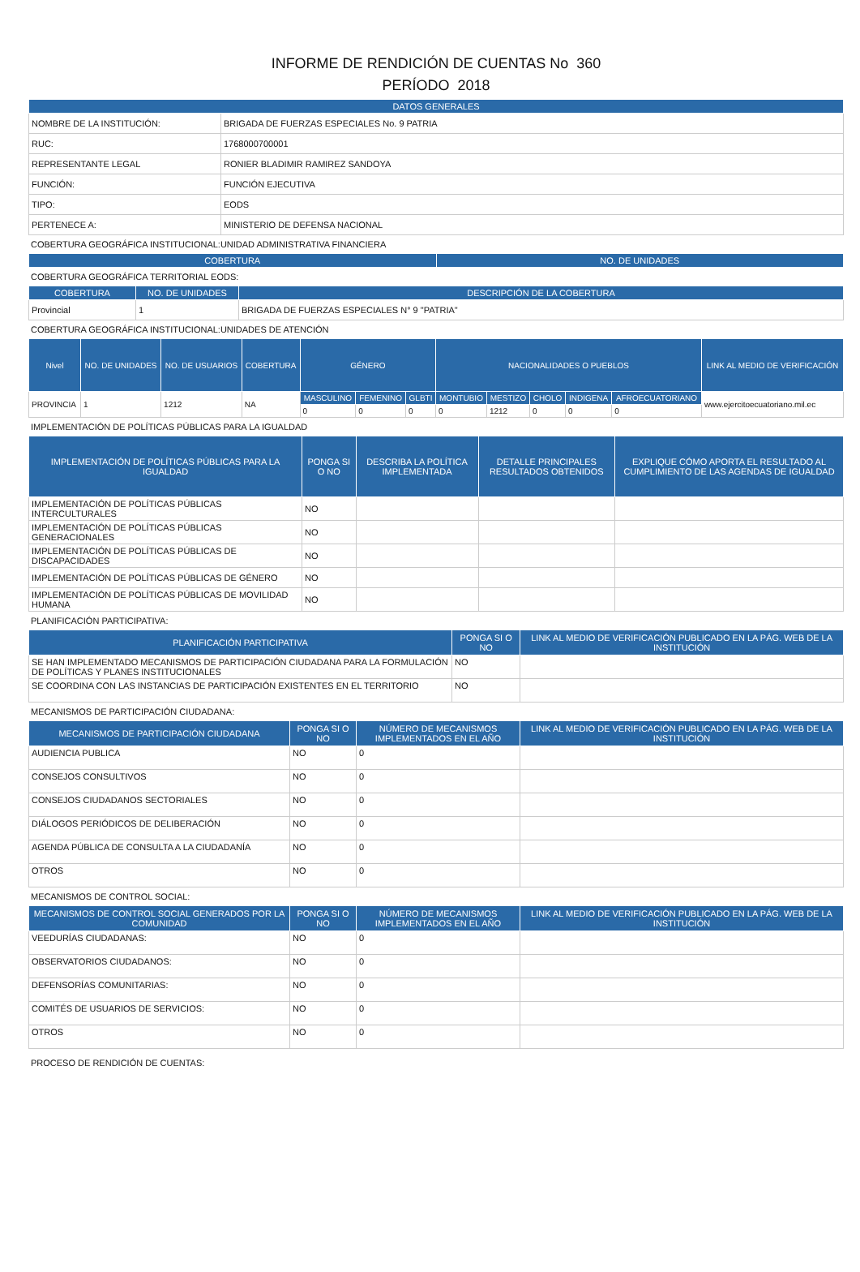INFORME DE RENDICIÓN DE CUENTAS No 360
PERÍODO 2018
| DATOS GENERALES | |
| --- | --- |
| NOMBRE DE LA INSTITUCIÓN: | BRIGADA DE FUERZAS ESPECIALES No. 9 PATRIA |
| RUC: | 1768000700001 |
| REPRESENTANTE LEGAL | RONIER BLADIMIR RAMIREZ SANDOYA |
| FUNCIÓN: | FUNCIÓN EJECUTIVA |
| TIPO: | EODS |
| PERTENECE A: | MINISTERIO DE DEFENSA NACIONAL |
COBERTURA GEOGRÁFICA INSTITUCIONAL:UNIDAD ADMINISTRATIVA FINANCIERA
| COBERTURA | NO. DE UNIDADES |
| --- | --- |
COBERTURA GEOGRÁFICA TERRITORIAL EODS:
| COBERTURA | NO. DE UNIDADES | DESCRIPCIÓN DE LA COBERTURA |
| --- | --- | --- |
| Provincial | 1 | BRIGADA DE FUERZAS ESPECIALES N° 9 "PATRIA" |
COBERTURA GEOGRÁFICA INSTITUCIONAL:UNIDADES DE ATENCIÓN
| Nivel | NO. DE UNIDADES | NO. DE USUARIOS | COBERTURA | GÉNERO | | | NACIONALIDADES O PUEBLOS | | | | | LINK AL MEDIO DE VERIFICACIÓN |
| --- | --- | --- | --- | --- | --- | --- | --- | --- | --- | --- | --- | --- |
| PROVINCIA | 1 | 1212 | NA | MASCULINO | FEMENINO | GLBTI | MONTUBIO | MESTIZO | CHOLO | INDIGENA | AFROECUATORIANO | www.ejercitoecuatoriano.mil.ec |
| | | | | 0 | 0 | 0 | 0 | 1212 | 0 | 0 | 0 | |
IMPLEMENTACIÓN DE POLÍTICAS PÚBLICAS PARA LA IGUALDAD
| IMPLEMENTACIÓN DE POLÍTICAS PÚBLICAS PARA LA IGUALDAD | PONGA SI O NO | DESCRIBA LA POLÍTICA IMPLEMENTADA | DETALLE PRINCIPALES RESULTADOS OBTENIDOS | EXPLIQUE CÓMO APORTA EL RESULTADO AL CUMPLIMIENTO DE LAS AGENDAS DE IGUALDAD |
| --- | --- | --- | --- | --- |
| IMPLEMENTACIÓN DE POLÍTICAS PÚBLICAS INTERCULTURALES | NO | | | |
| IMPLEMENTACIÓN DE POLÍTICAS PÚBLICAS GENERACIONALES | NO | | | |
| IMPLEMENTACIÓN DE POLÍTICAS PÚBLICAS DE DISCAPACIDADES | NO | | | |
| IMPLEMENTACIÓN DE POLÍTICAS PÚBLICAS DE GÉNERO | NO | | | |
| IMPLEMENTACIÓN DE POLÍTICAS PÚBLICAS DE MOVILIDAD HUMANA | NO | | | |
PLANIFICACIÓN PARTICIPATIVA:
| PLANIFICACIÓN PARTICIPATIVA | PONGA SI O NO | LINK AL MEDIO DE VERIFICACIÓN PUBLICADO EN LA PÁG. WEB DE LA INSTITUCIÓN |
| --- | --- | --- |
| SE HAN IMPLEMENTADO MECANISMOS DE PARTICIPACIÓN CIUDADANA PARA LA FORMULACIÓN DE POLÍTICAS Y PLANES INSTITUCIONALES | NO | |
| SE COORDINA CON LAS INSTANCIAS DE PARTICIPACIÓN EXISTENTES EN EL TERRITORIO | NO | |
MECANISMOS DE PARTICIPACIÓN CIUDADANA:
| MECANISMOS DE PARTICIPACIÓN CIUDADANA | PONGA SI O NO | NÚMERO DE MECANISMOS IMPLEMENTADOS EN EL AÑO | LINK AL MEDIO DE VERIFICACIÓN PUBLICADO EN LA PÁG. WEB DE LA INSTITUCIÓN |
| --- | --- | --- | --- |
| AUDIENCIA PUBLICA | NO | 0 | |
| CONSEJOS CONSULTIVOS | NO | 0 | |
| CONSEJOS CIUDADANOS SECTORIALES | NO | 0 | |
| DIÁLOGOS PERIÓDICOS DE DELIBERACIÓN | NO | 0 | |
| AGENDA PÚBLICA DE CONSULTA A LA CIUDADANÍA | NO | 0 | |
| OTROS | NO | 0 | |
MECANISMOS DE CONTROL SOCIAL:
| MECANISMOS DE CONTROL SOCIAL GENERADOS POR LA COMUNIDAD | PONGA SI O NO | NÚMERO DE MECANISMOS IMPLEMENTADOS EN EL AÑO | LINK AL MEDIO DE VERIFICACIÓN PUBLICADO EN LA PÁG. WEB DE LA INSTITUCIÓN |
| --- | --- | --- | --- |
| VEEDURÍAS CIUDADANAS: | NO | 0 | |
| OBSERVATORIOS CIUDADANOS: | NO | 0 | |
| DEFENSORÍAS COMUNITARIAS: | NO | 0 | |
| COMITÉS DE USUARIOS DE SERVICIOS: | NO | 0 | |
| OTROS | NO | 0 | |
PROCESO DE RENDICIÓN DE CUENTAS: